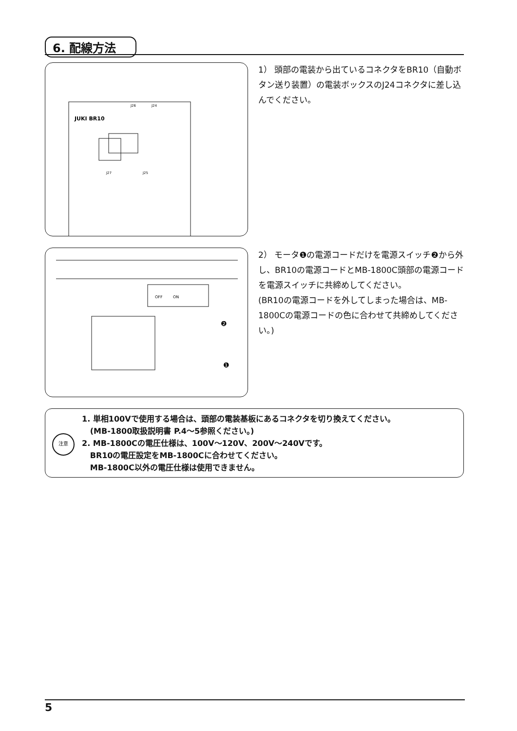6. 配線方法
JUKI BR10
J26
J24
J27
J25
1） 頭部の電装から出ているコネクタをBR10（自動ボタン送り装置）の電装ボックスのJ24コネクタに差し込んでください。
OFF
ON
❷
❶
2） モータ❶の電源コードだけを電源スイッチ❷から外し、BR10の電源コードとMB-1800C頭部の電源コードを電源スイッチに共締めしてください。
(BR10の電源コードを外してしまった場合は、MB-1800Cの電源コードの色に合わせて共締めしてください。)
注意
1. 単相100Vで使用する場合は、頭部の電装基板にあるコネクタを切り換えてください。
(MB-1800取扱説明書 P.4～5参照ください。)
2. MB-1800Cの電圧仕様は、100V～120V、200V～240Vです。
BR10の電圧設定をMB-1800Cに合わせてください。
MB-1800C以外の電圧仕様は使用できません。
5